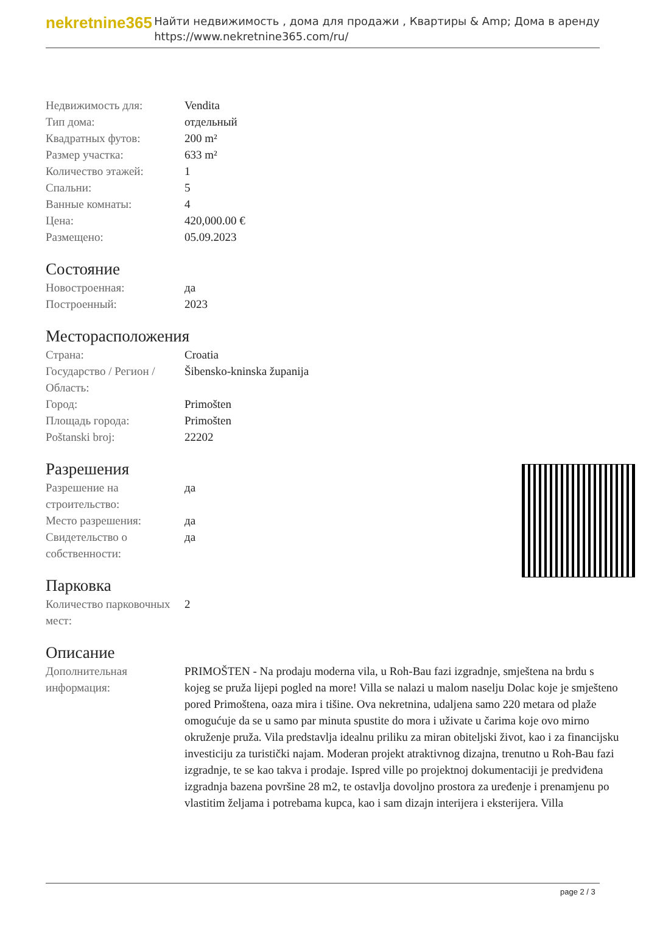nekretnine365
Найти недвижимость , дома для продажи , Квартиры & Amp; Дома в аренду
https://www.nekretnine365.com/ru/
| Недвижимость для: | Vendita |
| Тип дома: | отдельный |
| Квадратных футов: | 200 m² |
| Размер участка: | 633 m² |
| Количество этажей: | 1 |
| Спальни: | 5 |
| Ванные комнаты: | 4 |
| Цена: | 420,000.00 € |
| Размещено: | 05.09.2023 |
Состояние
| Новостроенная: | да |
| Построенный: | 2023 |
Месторасположения
| Страна: | Croatia |
| Государство / Регион / Область: | Šibensko-kninska županija |
| Город: | Primošten |
| Площадь города: | Primošten |
| Poštanski broj: | 22202 |
Разрешения
| Разрешение на строительство: | да |
| Место разрешения: | да |
| Свидетельство о собственности: | да |
Парковка
| Количество парковочных мест: | 2 |
Описание
| Дополнительная информация: | PRIMOŠTEN - Na prodaju moderna vila, u Roh-Bau fazi izgradnje, smještena na brdu s kojeg se pruža lijepi pogled na more! Villa se nalazi u malom naselju Dolac koje je smješteno pored Primoštena, oaza mira i tišine. Ova nekretnina, udaljena samo 220 metara od plaže omogućuje da se u samo par minuta spustite do mora i uživate u čarima koje ovo mirno okruženje pruža. Vila predstavlja idealnu priliku za miran obiteljski život, kao i za financijsku investiciju za turistički najam. Moderan projekt atraktivnog dizajna, trenutno u Roh-Bau fazi izgradnje, te se kao takva i prodaje. Ispred ville po projektnoj dokumentaciji je predviđena izgradnja bazena površine 28 m2, te ostavlja dovoljno prostora za uređenje i prenamjenu po vlastitim željama i potrebama kupca, kao i sam dizajn interijera i eksterijera. Villa |
page 2 / 3